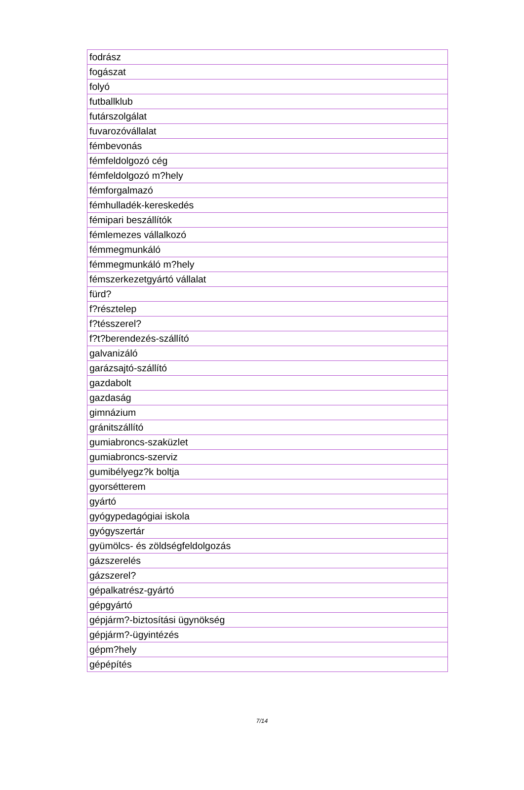| fodrász |
| fogászat |
| folyó |
| futballklub |
| futárszolgálat |
| fuvarozóvállalat |
| fémbevonás |
| fémfeldolgozó cég |
| fémfeldolgozó m?hely |
| fémforgalmazó |
| fémhulladék-kereskedés |
| fémipari beszállítók |
| fémlemezes vállalkozó |
| fémmegmunkáló |
| fémmegmunkáló m?hely |
| fémszerkezetgyártó vállalat |
| fürd? |
| f?résztelep |
| f?tésszerel? |
| f?t?berendezés-szállító |
| galvanizáló |
| garázsajtó-szállító |
| gazdabolt |
| gazdaság |
| gimnázium |
| gránitszállító |
| gumiabroncs-szaküzlet |
| gumiabroncs-szerviz |
| gumibélyegz?k boltja |
| gyorsétterem |
| gyártó |
| gyógypedagógiai iskola |
| gyógyszertár |
| gyümölcs- és zöldségfeldolgozás |
| gázszerelés |
| gázszerel? |
| gépalkatrész-gyártó |
| gépgyártó |
| gépjárm?-biztosítási ügynökség |
| gépjárm?-ügyintézés |
| gépm?hely |
| gépépítés |
7/14